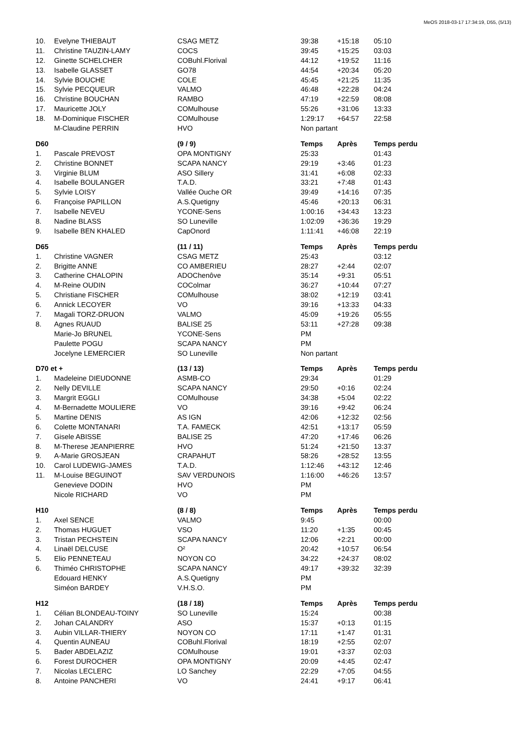MeOS 2018-03-17 17:34:19, D55, (5/13)
| 10. | Evelyne THIEBAUT | CSAG METZ | 39:38 | +15:18 | 05:10 |
| 11. | Christine TAUZIN-LAMY | COCS | 39:45 | +15:25 | 03:03 |
| 12. | Ginette SCHELCHER | COBuhl.Florival | 44:12 | +19:52 | 11:16 |
| 13. | Isabelle GLASSET | GO78 | 44:54 | +20:34 | 05:20 |
| 14. | Sylvie BOUCHE | COLE | 45:45 | +21:25 | 11:35 |
| 15. | Sylvie PECQUEUR | VALMO | 46:48 | +22:28 | 04:24 |
| 16. | Christine BOUCHAN | RAMBO | 47:19 | +22:59 | 08:08 |
| 17. | Mauricette JOLY | COMulhouse | 55:26 | +31:06 | 13:33 |
| 18. | M-Dominique FISCHER | COMulhouse | 1:29:17 | +64:57 | 22:58 |
| | M-Claudine PERRIN | HVO | Non partant | | |
| D60 | | (9 / 9) | Temps | Après | Temps perdu |
| 1. | Pascale PREVOST | OPA MONTIGNY | 25:33 | | 01:43 |
| 2. | Christine BONNET | SCAPA NANCY | 29:19 | +3:46 | 01:23 |
| 3. | Virginie BLUM | ASO Sillery | 31:41 | +6:08 | 02:33 |
| 4. | Isabelle BOULANGER | T.A.D. | 33:21 | +7:48 | 01:43 |
| 5. | Sylvie LOISY | Vallée Ouche OR | 39:49 | +14:16 | 07:35 |
| 6. | Françoise PAPILLON | A.S.Quetigny | 45:46 | +20:13 | 06:31 |
| 7. | Isabelle NEVEU | YCONE-Sens | 1:00:16 | +34:43 | 13:23 |
| 8. | Nadine BLASS | SO Luneville | 1:02:09 | +36:36 | 19:29 |
| 9. | Isabelle BEN KHALED | CapOnord | 1:11:41 | +46:08 | 22:19 |
| D65 | | (11 / 11) | Temps | Après | Temps perdu |
| 1. | Christine VAGNER | CSAG METZ | 25:43 | | 03:12 |
| 2. | Brigitte ANNE | CO AMBERIEU | 28:27 | +2:44 | 02:07 |
| 3. | Catherine CHALOPIN | ADOChenôve | 35:14 | +9:31 | 05:51 |
| 4. | M-Reine OUDIN | COColmar | 36:27 | +10:44 | 07:27 |
| 5. | Christiane FISCHER | COMulhouse | 38:02 | +12:19 | 03:41 |
| 6. | Annick LECOYER | VO | 39:16 | +13:33 | 04:33 |
| 7. | Magali TORZ-DRUON | VALMO | 45:09 | +19:26 | 05:55 |
| 8. | Agnes RUAUD | BALISE 25 | 53:11 | +27:28 | 09:38 |
| | Marie-Jo BRUNEL | YCONE-Sens | PM | | |
| | Paulette POGU | SCAPA NANCY | PM | | |
| | Jocelyne LEMERCIER | SO Luneville | Non partant | | |
| D70 et + | | (13 / 13) | Temps | Après | Temps perdu |
| 1. | Madeleine DIEUDONNE | ASMB-CO | 29:34 | | 01:29 |
| 2. | Nelly DEVILLE | SCAPA NANCY | 29:50 | +0:16 | 02:24 |
| 3. | Margrit EGGLI | COMulhouse | 34:38 | +5:04 | 02:22 |
| 4. | M-Bernadette MOULIERE | VO | 39:16 | +9:42 | 06:24 |
| 5. | Martine DENIS | AS IGN | 42:06 | +12:32 | 02:56 |
| 6. | Colette MONTANARI | T.A. FAMECK | 42:51 | +13:17 | 05:59 |
| 7. | Gisele ABISSE | BALISE 25 | 47:20 | +17:46 | 06:26 |
| 8. | M-Therese JEANPIERRE | HVO | 51:24 | +21:50 | 13:37 |
| 9. | A-Marie GROSJEAN | CRAPAHUT | 58:26 | +28:52 | 13:55 |
| 10. | Carol LUDEWIG-JAMES | T.A.D. | 1:12:46 | +43:12 | 12:46 |
| 11. | M-Louise BEGUINOT | SAV VERDUNOIS | 1:16:00 | +46:26 | 13:57 |
| | Genevieve DODIN | HVO | PM | | |
| | Nicole RICHARD | VO | PM | | |
| H10 | | (8 / 8) | Temps | Après | Temps perdu |
| 1. | Axel SENCE | VALMO | 9:45 | | 00:00 |
| 2. | Thomas HUGUET | VSO | 11:20 | +1:35 | 00:45 |
| 3. | Tristan PECHSTEIN | SCAPA NANCY | 12:06 | +2:21 | 00:00 |
| 4. | Linaël DELCUSE | O² | 20:42 | +10:57 | 06:54 |
| 5. | Elio PENNETEAU | NOYON CO | 34:22 | +24:37 | 08:02 |
| 6. | Thiméo CHRISTOPHE | SCAPA NANCY | 49:17 | +39:32 | 32:39 |
| | Edouard HENKY | A.S.Quetigny | PM | | |
| | Siméon BARDEY | V.H.S.O. | PM | | |
| H12 | | (18 / 18) | Temps | Après | Temps perdu |
| 1. | Célian BLONDEAU-TOINY | SO Luneville | 15:24 | | 00:38 |
| 2. | Johan CALANDRY | ASO | 15:37 | +0:13 | 01:15 |
| 3. | Aubin VILLAR-THIERY | NOYON CO | 17:11 | +1:47 | 01:31 |
| 4. | Quentin AUNEAU | COBuhl.Florival | 18:19 | +2:55 | 02:07 |
| 5. | Bader ABDELAZIZ | COMulhouse | 19:01 | +3:37 | 02:03 |
| 6. | Forest DUROCHER | OPA MONTIGNY | 20:09 | +4:45 | 02:47 |
| 7. | Nicolas LECLERC | LO Sanchey | 22:29 | +7:05 | 04:55 |
| 8. | Antoine PANCHERI | VO | 24:41 | +9:17 | 06:41 |